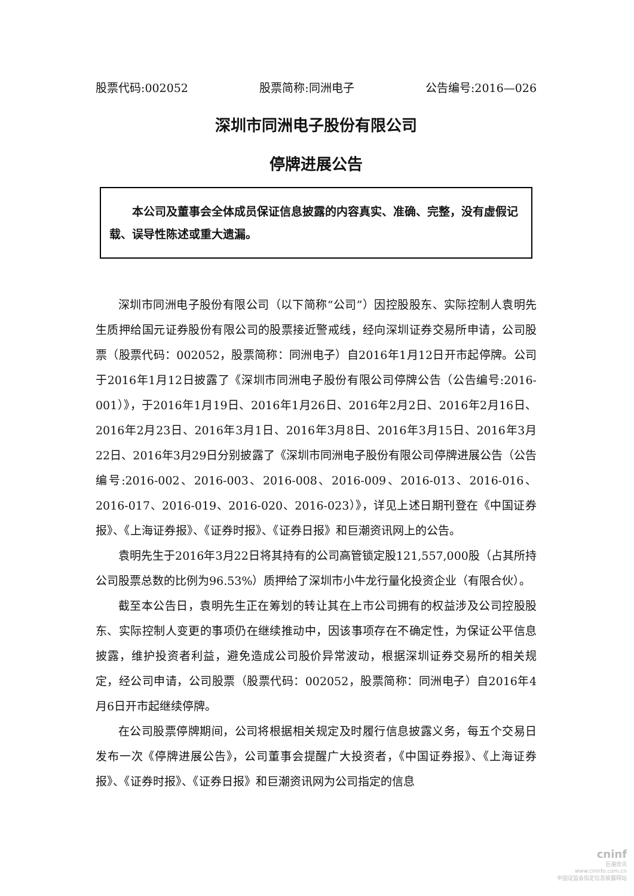股票代码:002052 股票简称:同洲电子 公告编号:2016—026
深圳市同洲电子股份有限公司
停牌进展公告
本公司及董事会全体成员保证信息披露的内容真实、准确、完整，没有虚假记载、误导性陈述或重大遗漏。
深圳市同洲电子股份有限公司（以下简称“公司”）因控股股东、实际控制人袁明先生质押给国元证券股份有限公司的股票接近警戒线，经向深圳证券交易所申请，公司股票（股票代码：002052，股票简称：同洲电子）自2016年1月12日开市起停牌。公司于2016年1月12日披露了《深圳市同洲电子股份有限公司停牌公告（公告编号:2016-001）》，于2016年1月19日、2016年1月26日、2016年2月2日、2016年2月16日、2016年2月23日、2016年3月1日、2016年3月8日、2016年3月15日、2016年3月22日、2016年3月29日分别披露了《深圳市同洲电子股份有限公司停牌进展公告（公告编号:2016-002、2016-003、2016-008、2016-009、2016-013、2016-016、2016-017、2016-019、2016-020、2016-023）》，详见上述日期刊登在《中国证券报》、《上海证券报》、《证券时报》、《证券日报》和巨潮资讯网上的公告。
袁明先生于2016年3月22日将其持有的公司高管锁定股121,557,000股（占其所持公司股票总数的比例为96.53%）质押给了深圳市小牛龙行量化投资企业（有限合伙）。
截至本公告日，袁明先生正在筹划的转让其在上市公司拥有的权益涉及公司控股股东、实际控制人变更的事项仍在继续推动中，因该事项存在不确定性，为保证公平信息披露，维护投资者利益，避免造成公司股价异常波动，根据深圳证券交易所的相关规定，经公司申请，公司股票（股票代码：002052，股票简称：同洲电子）自2016年4月6日开市起继续停牌。
在公司股票停牌期间，公司将根据相关规定及时履行信息披露义务，每五个交易日发布一次《停牌进展公告》，公司董事会提醒广大投资者，《中国证券报》、《上海证券报》、《证券时报》、《证券日报》和巨潮资讯网为公司指定的信息
cninf
巨潮资讯
www.cninfo.com.cn
中国证监会指定信息披露网站